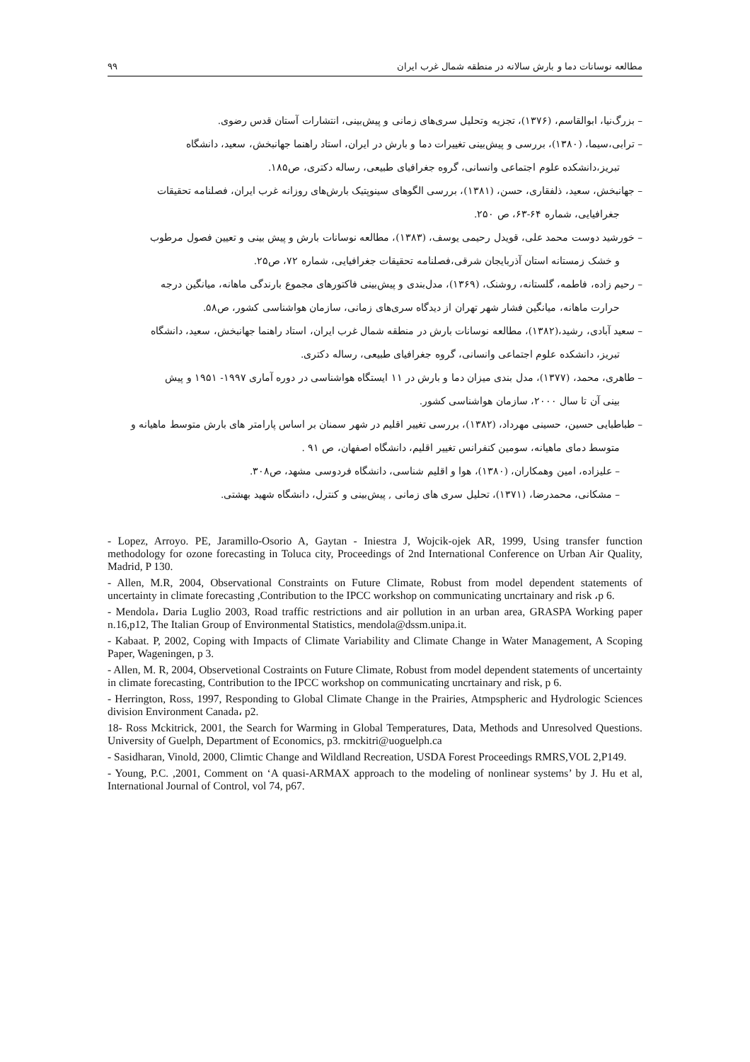مطالعه نوسانات دما و بارش سالانه در منطقه شمال غرب ایران ۹۹
– بزرگ‌نیا، ابوالقاسم، (۱۳۷۶)، تجزیه وتحلیل سری‌های زمانی و پیش‌بینی، انتشارات آستان قدس رضوی.
– ترابی،سیما، (۱۳۸۰)، بررسی و پیش‌بینی تغییرات دما و بارش در ایران، استاد راهنما جهانبخش، سعید، دانشگاه
تبریز،دانشکده علوم اجتماعی وانسانی، گروه جغرافیای طبیعی، رساله دکتری، ص۱۸۵.
– جهانبخش، سعید، ذلفقاری، حسن، (۱۳۸۱)، بررسی الگوهای سینوپتیک بارش‌های روزانه غرب ایران، فصلنامه تحقیقات
جغرافیایی، شماره ۶۴-۶۳، ص ۲۵۰.
– خورشید دوست محمد علی، قویدل رحیمی یوسف، (۱۳۸۳)، مطالعه نوسانات بارش و پیش بینی و تعیین فصول مرطوب
و خشک زمستانه استان آذربایجان شرقی،فصلنامه تحقیقات جغرافیایی، شماره ۷۲، ص۲۵.
– رحیم زاده، فاطمه، گلستانه، روشنک، (۱۳۶۹)، مدل‌بندی و پیش‌بینی فاکتورهای مجموع بارندگی ماهانه، میانگین درجه
حرارت ماهانه، میانگین فشار شهر تهران از دیدگاه سری‌های زمانی، سازمان هواشناسی کشور، ص۵۸.
– سعید آبادی، رشید،(۱۳۸۲)، مطالعه نوسانات بارش در منطقه شمال غرب ایران، استاد راهنما جهانبخش، سعید، دانشگاه
تبریز، دانشکده علوم اجتماعی وانسانی، گروه جغرافیای طبیعی، رساله دکتری.
– طاهری، محمد، (۱۳۷۷)، مدل بندی میزان دما و بارش در ۱۱ ایستگاه هواشناسی در دوره آماری ۱۹۹۷- ۱۹۵۱ و پیش
بینی آن تا سال ۲۰۰۰، سازمان هواشناسی کشور.
– طباطبایی حسین، حسینی مهرداد، (۱۳۸۲)، بررسی تغییر اقلیم در شهر سمنان بر اساس پارامتر های بارش متوسط ماهیانه و
متوسط دمای ماهیانه، سومین کنفرانس تغییر اقلیم، دانشگاه اصفهان، ص ۹۱ .
– علیزاده، امین وهمکاران، (۱۳۸۰)، هوا و اقلیم شناسی، دانشگاه فردوسی مشهد، ص۳۰۸.
– مشکانی، محمدرضا، (۱۳۷۱)، تحلیل سری های زمانی , پیش‌بینی و کنترل، دانشگاه شهید بهشتی.
- Lopez, Arroyo. PE, Jaramillo-Osorio A, Gaytan - Iniestra J, Wojcik-ojek AR, 1999, Using transfer function methodology for ozone forecasting in Toluca city, Proceedings of 2nd International Conference on Urban Air Quality, Madrid, P 130.
- Allen, M.R, 2004, Observational Constraints on Future Climate, Robust from model dependent statements of uncertainty in climate forecasting ,Contribution to the IPCC workshop on communicating uncrtainary and risk ،p 6.
- Mendola، Daria Luglio 2003, Road traffic restrictions and air pollution in an urban area, GRASPA Working paper n.16,p12, The Italian Group of Environmental Statistics, mendola@dssm.unipa.it.
- Kabaat. P, 2002, Coping with Impacts of Climate Variability and Climate Change in Water Management, A Scoping Paper, Wageningen, p 3.
- Allen, M. R, 2004, Observetional Costraints on Future Climate, Robust from model dependent statements of uncertainty in climate forecasting, Contribution to the IPCC workshop on communicating uncrtainary and risk, p 6.
- Herrington, Ross, 1997, Responding to Global Climate Change in the Prairies, Atmpspheric and Hydrologic Sciences division Environment Canada، p2.
18- Ross Mckitrick, 2001, the Search for Warming in Global Temperatures, Data, Methods and Unresolved Questions. University of Guelph, Department of Economics, p3. rmckitri@uoguelph.ca
- Sasidharan, Vinold, 2000, Climtic Change and Wildland Recreation, USDA Forest Proceedings RMRS,VOL 2,P149.
- Young, P.C. ,2001, Comment on ‘A quasi-ARMAX approach to the modeling of nonlinear systems’ by J. Hu et al, International Journal of Control, vol 74, p67.